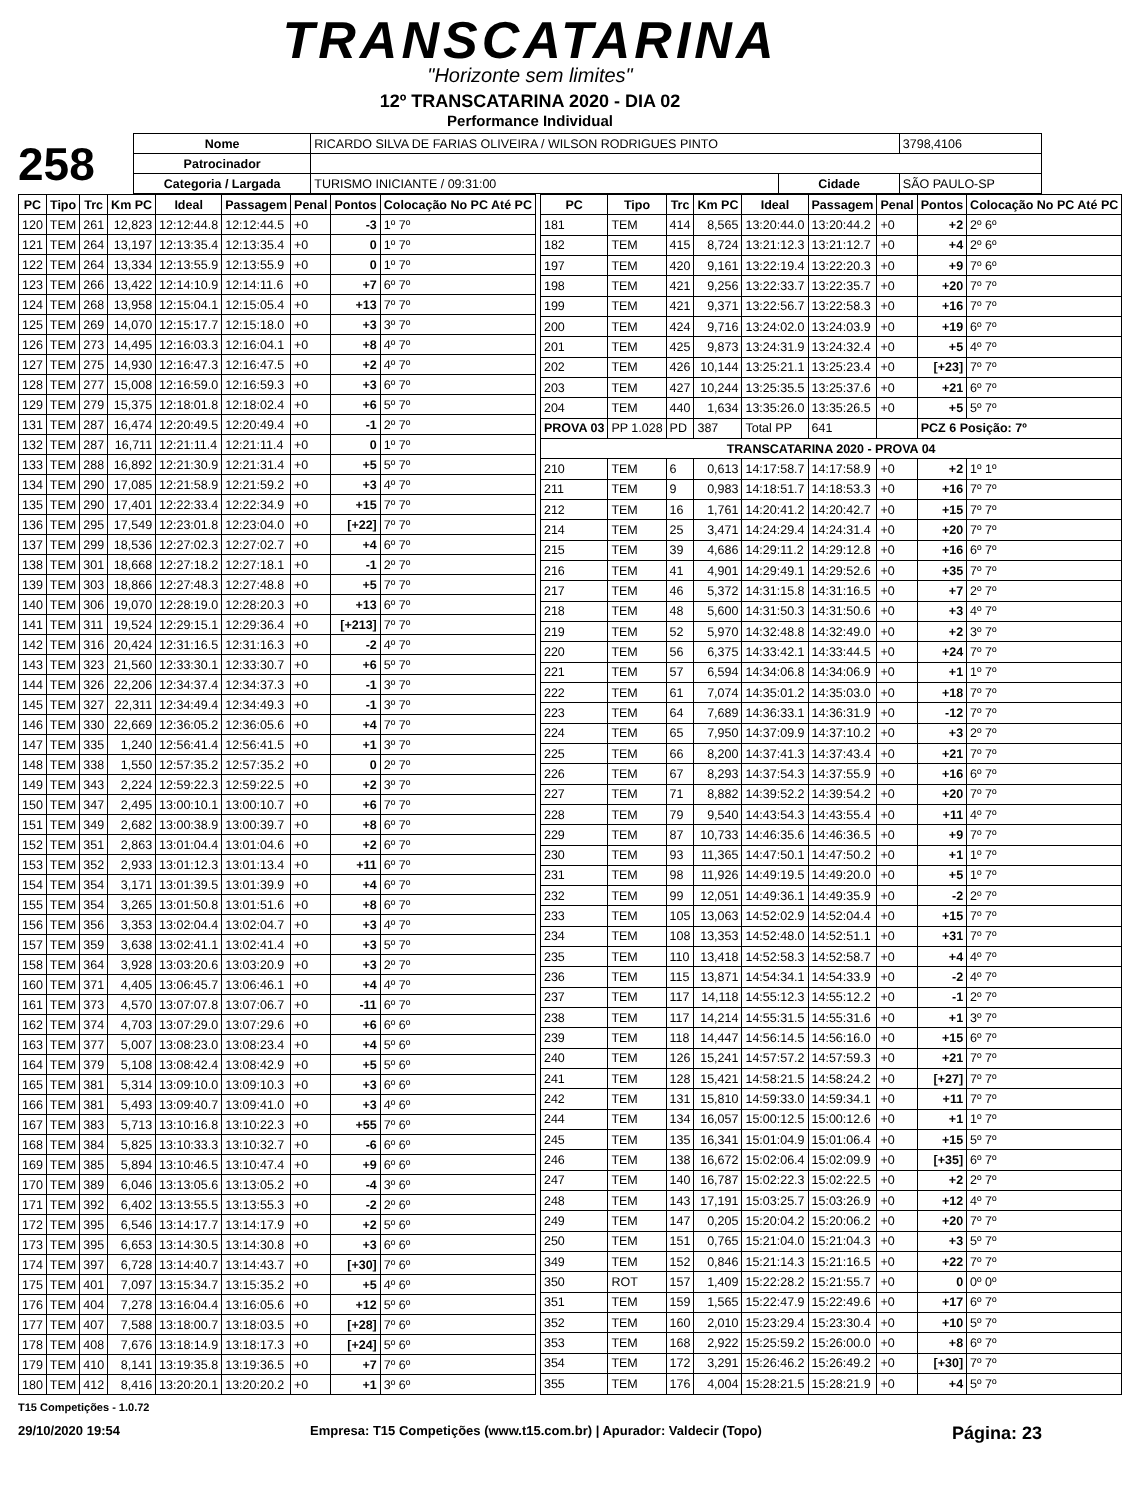TRANSCATARINA
"Horizonte sem limites"
12º TRANSCATARINA 2020 - DIA 02
Performance Individual
258
| Nome | RICARDO SILVA DE FARIAS OLIVEIRA / WILSON RODRIGUES PINTO | | | 3798,4106 |
| Patrocinador | | | | |
| Categoria / Largada | TURISMO INICIANTE / 09:31:00 | Cidade | SÃO PAULO-SP | |
| PC | Tipo | Trc | Km PC | Ideal | Passagem | Penal | Pontos | Colocação No PC Até PC |
| --- | --- | --- | --- | --- | --- | --- | --- | --- |
| 120 | TEM | 261 | 12,823 | 12:12:44.8 | 12:12:44.5 | +0 | -3 | 1º 7º |
| 121 | TEM | 264 | 13,197 | 12:13:35.4 | 12:13:35.4 | +0 | 0 | 1º 7º |
| 122 | TEM | 264 | 13,334 | 12:13:55.9 | 12:13:55.9 | +0 | 0 | 1º 7º |
| 123 | TEM | 266 | 13,422 | 12:14:10.9 | 12:14:11.6 | +0 | +7 | 6º 7º |
| 124 | TEM | 268 | 13,958 | 12:15:04.1 | 12:15:05.4 | +0 | +13 | 7º 7º |
| 125 | TEM | 269 | 14,070 | 12:15:17.7 | 12:15:18.0 | +0 | +3 | 3º 7º |
| 126 | TEM | 273 | 14,495 | 12:16:03.3 | 12:16:04.1 | +0 | +8 | 4º 7º |
| 127 | TEM | 275 | 14,930 | 12:16:47.3 | 12:16:47.5 | +0 | +2 | 4º 7º |
| 128 | TEM | 277 | 15,008 | 12:16:59.0 | 12:16:59.3 | +0 | +3 | 6º 7º |
| 129 | TEM | 279 | 15,375 | 12:18:01.8 | 12:18:02.4 | +0 | +6 | 5º 7º |
| 131 | TEM | 287 | 16,474 | 12:20:49.5 | 12:20:49.4 | +0 | -1 | 2º 7º |
| 132 | TEM | 287 | 16,711 | 12:21:11.4 | 12:21:11.4 | +0 | 0 | 1º 7º |
| 133 | TEM | 288 | 16,892 | 12:21:30.9 | 12:21:31.4 | +0 | +5 | 5º 7º |
| 134 | TEM | 290 | 17,085 | 12:21:58.9 | 12:21:59.2 | +0 | +3 | 4º 7º |
| 135 | TEM | 290 | 17,401 | 12:22:33.4 | 12:22:34.9 | +0 | +15 | 7º 7º |
| 136 | TEM | 295 | 17,549 | 12:23:01.8 | 12:23:04.0 | +0 | [+22] | 7º 7º |
| 137 | TEM | 299 | 18,536 | 12:27:02.3 | 12:27:02.7 | +0 | +4 | 6º 7º |
| 138 | TEM | 301 | 18,668 | 12:27:18.2 | 12:27:18.1 | +0 | -1 | 2º 7º |
| 139 | TEM | 303 | 18,866 | 12:27:48.3 | 12:27:48.8 | +0 | +5 | 7º 7º |
| 140 | TEM | 306 | 19,070 | 12:28:19.0 | 12:28:20.3 | +0 | +13 | 6º 7º |
| 141 | TEM | 311 | 19,524 | 12:29:15.1 | 12:29:36.4 | +0 | [+213] | 7º 7º |
| 142 | TEM | 316 | 20,424 | 12:31:16.5 | 12:31:16.3 | +0 | -2 | 4º 7º |
| 143 | TEM | 323 | 21,560 | 12:33:30.1 | 12:33:30.7 | +0 | +6 | 5º 7º |
| 144 | TEM | 326 | 22,206 | 12:34:37.4 | 12:34:37.3 | +0 | -1 | 3º 7º |
| 145 | TEM | 327 | 22,311 | 12:34:49.4 | 12:34:49.3 | +0 | -1 | 3º 7º |
| 146 | TEM | 330 | 22,669 | 12:36:05.2 | 12:36:05.6 | +0 | +4 | 7º 7º |
| 147 | TEM | 335 | 1,240 | 12:56:41.4 | 12:56:41.5 | +0 | +1 | 3º 7º |
| 148 | TEM | 338 | 1,550 | 12:57:35.2 | 12:57:35.2 | +0 | 0 | 2º 7º |
| 149 | TEM | 343 | 2,224 | 12:59:22.3 | 12:59:22.5 | +0 | +2 | 3º 7º |
| 150 | TEM | 347 | 2,495 | 13:00:10.1 | 13:00:10.7 | +0 | +6 | 7º 7º |
| 151 | TEM | 349 | 2,682 | 13:00:38.9 | 13:00:39.7 | +0 | +8 | 6º 7º |
| 152 | TEM | 351 | 2,863 | 13:01:04.4 | 13:01:04.6 | +0 | +2 | 6º 7º |
| 153 | TEM | 352 | 2,933 | 13:01:12.3 | 13:01:13.4 | +0 | +11 | 6º 7º |
| 154 | TEM | 354 | 3,171 | 13:01:39.5 | 13:01:39.9 | +0 | +4 | 6º 7º |
| 155 | TEM | 354 | 3,265 | 13:01:50.8 | 13:01:51.6 | +0 | +8 | 6º 7º |
| 156 | TEM | 356 | 3,353 | 13:02:04.4 | 13:02:04.7 | +0 | +3 | 4º 7º |
| 157 | TEM | 359 | 3,638 | 13:02:41.1 | 13:02:41.4 | +0 | +3 | 5º 7º |
| 158 | TEM | 364 | 3,928 | 13:03:20.6 | 13:03:20.9 | +0 | +3 | 2º 7º |
| 160 | TEM | 371 | 4,405 | 13:06:45.7 | 13:06:46.1 | +0 | +4 | 4º 7º |
| 161 | TEM | 373 | 4,570 | 13:07:07.8 | 13:07:06.7 | +0 | -11 | 6º 7º |
| 162 | TEM | 374 | 4,703 | 13:07:29.0 | 13:07:29.6 | +0 | +6 | 6º 6º |
| 163 | TEM | 377 | 5,007 | 13:08:23.0 | 13:08:23.4 | +0 | +4 | 5º 6º |
| 164 | TEM | 379 | 5,108 | 13:08:42.4 | 13:08:42.9 | +0 | +5 | 5º 6º |
| 165 | TEM | 381 | 5,314 | 13:09:10.0 | 13:09:10.3 | +0 | +3 | 6º 6º |
| 166 | TEM | 381 | 5,493 | 13:09:40.7 | 13:09:41.0 | +0 | +3 | 4º 6º |
| 167 | TEM | 383 | 5,713 | 13:10:16.8 | 13:10:22.3 | +0 | +55 | 7º 6º |
| 168 | TEM | 384 | 5,825 | 13:10:33.3 | 13:10:32.7 | +0 | -6 | 6º 6º |
| 169 | TEM | 385 | 5,894 | 13:10:46.5 | 13:10:47.4 | +0 | +9 | 6º 6º |
| 170 | TEM | 389 | 6,046 | 13:13:05.6 | 13:13:05.2 | +0 | -4 | 3º 6º |
| 171 | TEM | 392 | 6,402 | 13:13:55.5 | 13:13:55.3 | +0 | -2 | 2º 6º |
| 172 | TEM | 395 | 6,546 | 13:14:17.7 | 13:14:17.9 | +0 | +2 | 5º 6º |
| 173 | TEM | 395 | 6,653 | 13:14:30.5 | 13:14:30.8 | +0 | +3 | 6º 6º |
| 174 | TEM | 397 | 6,728 | 13:14:40.7 | 13:14:43.7 | +0 | [+30] | 7º 6º |
| 175 | TEM | 401 | 7,097 | 13:15:34.7 | 13:15:35.2 | +0 | +5 | 4º 6º |
| 176 | TEM | 404 | 7,278 | 13:16:04.4 | 13:16:05.6 | +0 | +12 | 5º 6º |
| 177 | TEM | 407 | 7,588 | 13:18:00.7 | 13:18:03.5 | +0 | [+28] | 7º 6º |
| 178 | TEM | 408 | 7,676 | 13:18:14.9 | 13:18:17.3 | +0 | [+24] | 5º 6º |
| 179 | TEM | 410 | 8,141 | 13:19:35.8 | 13:19:36.5 | +0 | +7 | 7º 6º |
| 180 | TEM | 412 | 8,416 | 13:20:20.1 | 13:20:20.2 | +0 | +1 | 3º 6º |
| PC | Tipo | Trc | Km PC | Ideal | Passagem | Penal | Pontos | Colocação No PC Até PC |
| --- | --- | --- | --- | --- | --- | --- | --- | --- |
| 181 | TEM | 414 | 8,565 | 13:20:44.0 | 13:20:44.2 | +0 | +2 | 2º 6º |
| 182 | TEM | 415 | 8,724 | 13:21:12.3 | 13:21:12.7 | +0 | +4 | 2º 6º |
| 197 | TEM | 420 | 9,161 | 13:22:19.4 | 13:22:20.3 | +0 | +9 | 7º 6º |
| 198 | TEM | 421 | 9,256 | 13:22:33.7 | 13:22:35.7 | +0 | +20 | 7º 7º |
| 199 | TEM | 421 | 9,371 | 13:22:56.7 | 13:22:58.3 | +0 | +16 | 7º 7º |
| 200 | TEM | 424 | 9,716 | 13:24:02.0 | 13:24:03.9 | +0 | +19 | 6º 7º |
| 201 | TEM | 425 | 9,873 | 13:24:31.9 | 13:24:32.4 | +0 | +5 | 4º 7º |
| 202 | TEM | 426 | 10,144 | 13:25:21.1 | 13:25:23.4 | +0 | [+23] | 7º 7º |
| 203 | TEM | 427 | 10,244 | 13:25:35.5 | 13:25:37.6 | +0 | +21 | 6º 7º |
| 204 | TEM | 440 | 1,634 | 13:35:26.0 | 13:35:26.5 | +0 | +5 | 5º 7º |
| PROVA 03 | PP 1.028 | PD | 387 | Total PP | 641 | | PCZ 6 Posição: 7º | |
| TRANSCATARINA 2020 - PROVA 04 | | | | | | | | |
| 210 | TEM | 6 | 0,613 | 14:17:58.7 | 14:17:58.9 | +0 | +2 | 1º 1º |
| 211 | TEM | 9 | 0,983 | 14:18:51.7 | 14:18:53.3 | +0 | +16 | 7º 7º |
| 212 | TEM | 16 | 1,761 | 14:20:41.2 | 14:20:42.7 | +0 | +15 | 7º 7º |
| 214 | TEM | 25 | 3,471 | 14:24:29.4 | 14:24:31.4 | +0 | +20 | 7º 7º |
| 215 | TEM | 39 | 4,686 | 14:29:11.2 | 14:29:12.8 | +0 | +16 | 6º 7º |
| 216 | TEM | 41 | 4,901 | 14:29:49.1 | 14:29:52.6 | +0 | +35 | 7º 7º |
| 217 | TEM | 46 | 5,372 | 14:31:15.8 | 14:31:16.5 | +0 | +7 | 2º 7º |
| 218 | TEM | 48 | 5,600 | 14:31:50.3 | 14:31:50.6 | +0 | +3 | 4º 7º |
| 219 | TEM | 52 | 5,970 | 14:32:48.8 | 14:32:49.0 | +0 | +2 | 3º 7º |
| 220 | TEM | 56 | 6,375 | 14:33:42.1 | 14:33:44.5 | +0 | +24 | 7º 7º |
| 221 | TEM | 57 | 6,594 | 14:34:06.8 | 14:34:06.9 | +0 | +1 | 1º 7º |
| 222 | TEM | 61 | 7,074 | 14:35:01.2 | 14:35:03.0 | +0 | +18 | 7º 7º |
| 223 | TEM | 64 | 7,689 | 14:36:33.1 | 14:36:31.9 | +0 | -12 | 7º 7º |
| 224 | TEM | 65 | 7,950 | 14:37:09.9 | 14:37:10.2 | +0 | +3 | 2º 7º |
| 225 | TEM | 66 | 8,200 | 14:37:41.3 | 14:37:43.4 | +0 | +21 | 7º 7º |
| 226 | TEM | 67 | 8,293 | 14:37:54.3 | 14:37:55.9 | +0 | +16 | 6º 7º |
| 227 | TEM | 71 | 8,882 | 14:39:52.2 | 14:39:54.2 | +0 | +20 | 7º 7º |
| 228 | TEM | 79 | 9,540 | 14:43:54.3 | 14:43:55.4 | +0 | +11 | 4º 7º |
| 229 | TEM | 87 | 10,733 | 14:46:35.6 | 14:46:36.5 | +0 | +9 | 7º 7º |
| 230 | TEM | 93 | 11,365 | 14:47:50.1 | 14:47:50.2 | +0 | +1 | 1º 7º |
| 231 | TEM | 98 | 11,926 | 14:49:19.5 | 14:49:20.0 | +0 | +5 | 1º 7º |
| 232 | TEM | 99 | 12,051 | 14:49:36.1 | 14:49:35.9 | +0 | -2 | 2º 7º |
| 233 | TEM | 105 | 13,063 | 14:52:02.9 | 14:52:04.4 | +0 | +15 | 7º 7º |
| 234 | TEM | 108 | 13,353 | 14:52:48.0 | 14:52:51.1 | +0 | +31 | 7º 7º |
| 235 | TEM | 110 | 13,418 | 14:52:58.3 | 14:52:58.7 | +0 | +4 | 4º 7º |
| 236 | TEM | 115 | 13,871 | 14:54:34.1 | 14:54:33.9 | +0 | -2 | 4º 7º |
| 237 | TEM | 117 | 14,118 | 14:55:12.3 | 14:55:12.2 | +0 | -1 | 2º 7º |
| 238 | TEM | 117 | 14,214 | 14:55:31.5 | 14:55:31.6 | +0 | +1 | 3º 7º |
| 239 | TEM | 118 | 14,447 | 14:56:14.5 | 14:56:16.0 | +0 | +15 | 6º 7º |
| 240 | TEM | 126 | 15,241 | 14:57:57.2 | 14:57:59.3 | +0 | +21 | 7º 7º |
| 241 | TEM | 128 | 15,421 | 14:58:21.5 | 14:58:24.2 | +0 | [+27] | 7º 7º |
| 242 | TEM | 131 | 15,810 | 14:59:33.0 | 14:59:34.1 | +0 | +11 | 7º 7º |
| 244 | TEM | 134 | 16,057 | 15:00:12.5 | 15:00:12.6 | +0 | +1 | 1º 7º |
| 245 | TEM | 135 | 16,341 | 15:01:04.9 | 15:01:06.4 | +0 | +15 | 5º 7º |
| 246 | TEM | 138 | 16,672 | 15:02:06.4 | 15:02:09.9 | +0 | [+35] | 6º 7º |
| 247 | TEM | 140 | 16,787 | 15:02:22.3 | 15:02:22.5 | +0 | +2 | 2º 7º |
| 248 | TEM | 143 | 17,191 | 15:03:25.7 | 15:03:26.9 | +0 | +12 | 4º 7º |
| 249 | TEM | 147 | 0,205 | 15:20:04.2 | 15:20:06.2 | +0 | +20 | 7º 7º |
| 250 | TEM | 151 | 0,765 | 15:21:04.0 | 15:21:04.3 | +0 | +3 | 5º 7º |
| 349 | TEM | 152 | 0,846 | 15:21:14.3 | 15:21:16.5 | +0 | +22 | 7º 7º |
| 350 | ROT | 157 | 1,409 | 15:22:28.2 | 15:21:55.7 | +0 | 0 | 0º 0º |
| 351 | TEM | 159 | 1,565 | 15:22:47.9 | 15:22:49.6 | +0 | +17 | 6º 7º |
| 352 | TEM | 160 | 2,010 | 15:23:29.4 | 15:23:30.4 | +0 | +10 | 5º 7º |
| 353 | TEM | 168 | 2,922 | 15:25:59.2 | 15:26:00.0 | +0 | +8 | 6º 7º |
| 354 | TEM | 172 | 3,291 | 15:26:46.2 | 15:26:49.2 | +0 | [+30] | 7º 7º |
| 355 | TEM | 176 | 4,004 | 15:28:21.5 | 15:28:21.9 | +0 | +4 | 5º 7º |
T15 Competições - 1.0.72
29/10/2020 19:54 Empresa: T15 Competições (www.t15.com.br) | Apurador: Valdecir (Topo) Página: 23